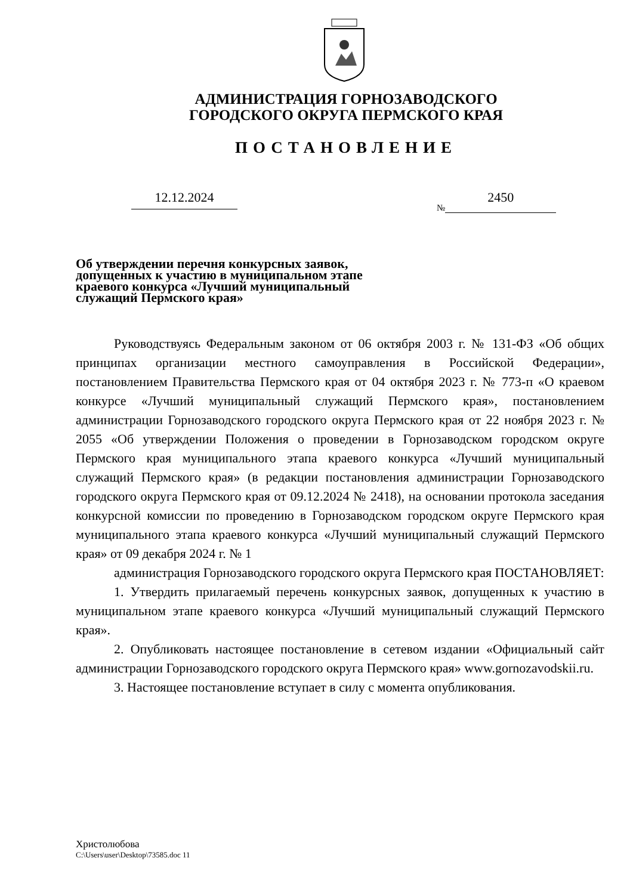АДМИНИСТРАЦИЯ ГОРНОЗАВОДСКОГО
ГОРОДСКОГО ОКРУГА ПЕРМСКОГО КРАЯ
ПОСТАНОВЛЕНИЕ
12.12.2024 № 2450
Об утверждении перечня конкурсных заявок, допущенных к участию в муниципальном этапе краевого конкурса «Лучший муниципальный служащий Пермского края»
Руководствуясь Федеральным законом от 06 октября 2003 г. № 131-ФЗ «Об общих принципах организации местного самоуправления в Российской Федерации», постановлением Правительства Пермского края от 04 октября 2023 г. № 773-п «О краевом конкурсе «Лучший муниципальный служащий Пермского края», постановлением администрации Горнозаводского городского округа Пермского края от 22 ноября 2023 г. № 2055 «Об утверждении Положения о проведении в Горнозаводском городском округе Пермского края муниципального этапа краевого конкурса «Лучший муниципальный служащий Пермского края» (в редакции постановления администрации Горнозаводского городского округа Пермского края от 09.12.2024 № 2418), на основании протокола заседания конкурсной комиссии по проведению в Горнозаводском городском округе Пермского края муниципального этапа краевого конкурса «Лучший муниципальный служащий Пермского края» от 09 декабря 2024 г. № 1
администрация Горнозаводского городского округа Пермского края ПОСТАНОВЛЯЕТ:
1. Утвердить прилагаемый перечень конкурсных заявок, допущенных к участию в муниципальном этапе краевого конкурса «Лучший муниципальный служащий Пермского края».
2. Опубликовать настоящее постановление в сетевом издании «Официальный сайт администрации Горнозаводского городского округа Пермского края» www.gornozavodskii.ru.
3. Настоящее постановление вступает в силу с момента опубликования.
Христолюбова
C:\Users\user\Desktop\73585.doc 11